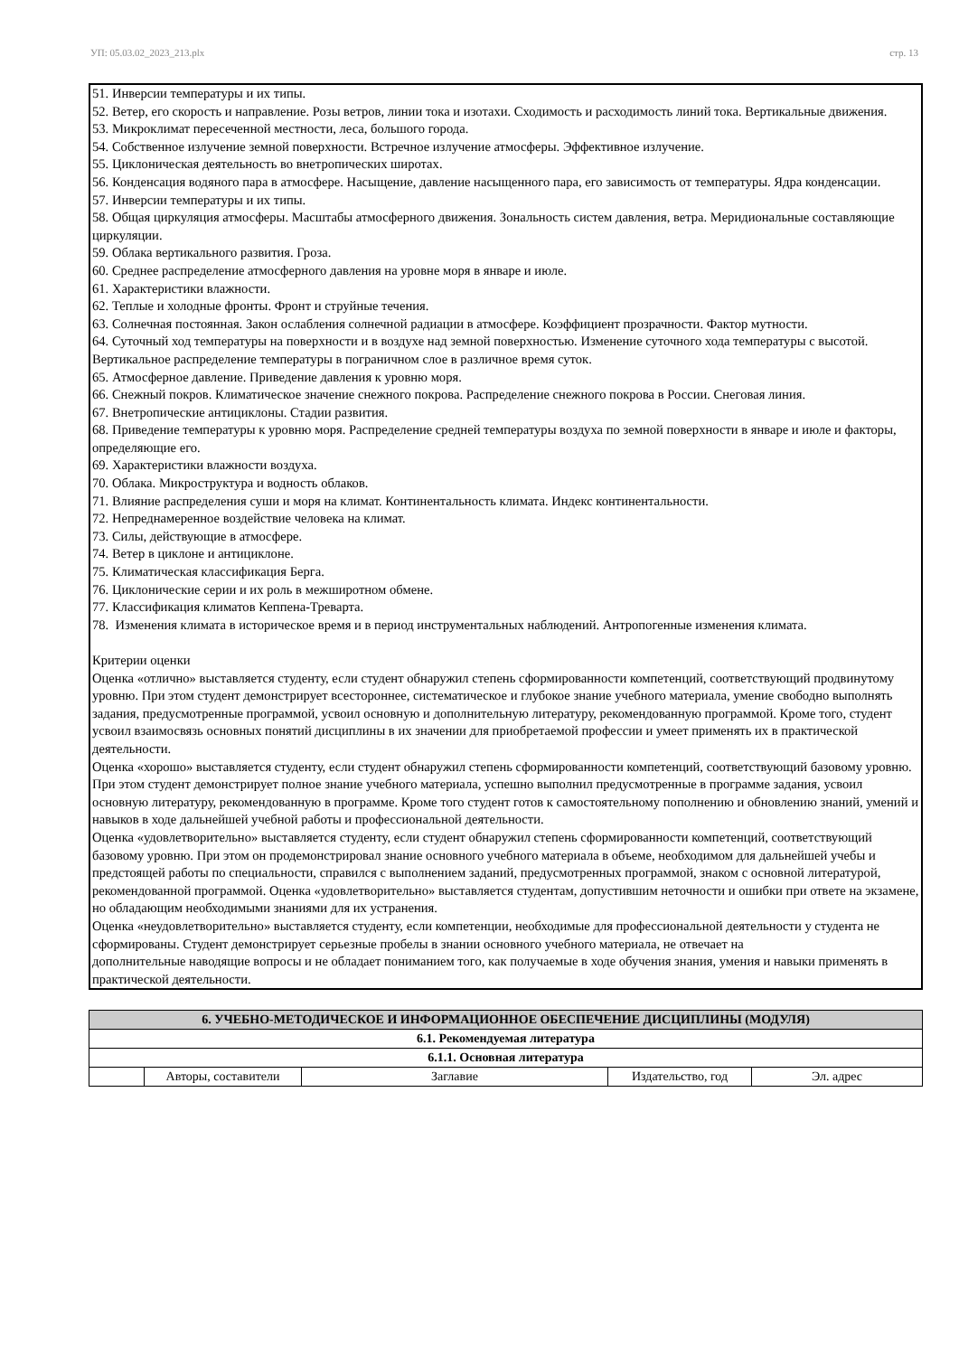УП: 05.03.02_2023_213.plx стр. 13
51. Инверсии температуры и их типы.
52. Ветер, его скорость и направление. Розы ветров, линии тока и изотахи. Сходимость и расходимость линий тока. Вертикальные движения.
53. Микроклимат пересеченной местности, леса, большого города.
54. Собственное излучение земной поверхности. Встречное излучение атмосферы. Эффективное излучение.
55. Циклоническая деятельность во внетропических широтах.
56. Конденсация водяного пара в атмосфере. Насыщение, давление насыщенного пара, его зависимость от температуры. Ядра конденсации.
57. Инверсии температуры и их типы.
58. Общая циркуляция атмосферы. Масштабы атмосферного движения. Зональность систем давления, ветра. Меридиональные составляющие циркуляции.
59. Облака вертикального развития. Гроза.
60. Среднее распределение атмосферного давления на уровне моря в январе и июле.
61. Характеристики влажности.
62. Теплые и холодные фронты. Фронт и струйные течения.
63. Солнечная постоянная. Закон ослабления солнечной радиации в атмосфере. Коэффициент прозрачности. Фактор мутности.
64. Суточный ход температуры на поверхности и в воздухе над земной поверхностью. Изменение суточного хода температуры с высотой. Вертикальное распределение температуры в пограничном слое в различное время суток.
65. Атмосферное давление. Приведение давления к уровню моря.
66. Снежный покров. Климатическое значение снежного покрова. Распределение снежного покрова в России. Снеговая линия.
67. Внетропические антициклоны. Стадии развития.
68. Приведение температуры к уровню моря. Распределение средней температуры воздуха по земной поверхности в январе и июле и факторы, определяющие его.
69. Характеристики влажности воздуха.
70. Облака. Микроструктура и водность облаков.
71. Влияние распределения суши и моря на климат. Континентальность климата. Индекс континентальности.
72. Непреднамеренное воздействие человека на климат.
73. Силы, действующие в атмосфере.
74. Ветер в циклоне и антициклоне.
75. Климатическая классификация Берга.
76. Циклонические серии и их роль в межширотном обмене.
77. Классификация климатов Кеппена-Треварта.
78. Изменения климата в историческое время и в период инструментальных наблюдений. Антропогенные изменения климата.
Критерии оценки
Оценка «отлично» выставляется студенту, если студент обнаружил степень сформированности компетенций, соответствующий продвинутому уровню. При этом студент демонстрирует всестороннее, систематическое и глубокое знание учебного материала, умение свободно выполнять задания, предусмотренные программой, усвоил основную и дополнительную литературу, рекомендованную программой. Кроме того, студент усвоил взаимосвязь основных понятий дисциплины в их значении для приобретаемой профессии и умеет применять их в практической деятельности.
Оценка «хорошо» выставляется студенту, если студент обнаружил степень сформированности компетенций, соответствующий базовому уровню. При этом студент демонстрирует полное знание учебного материала, успешно выполнил предусмотренные в программе задания, усвоил основную литературу, рекомендованную в программе. Кроме того студент готов к самостоятельному пополнению и обновлению знаний, умений и навыков в ходе дальнейшей учебной работы и профессиональной деятельности.
Оценка «удовлетворительно» выставляется студенту, если студент обнаружил степень сформированности компетенций, соответствующий базовому уровню. При этом он продемонстрировал знание основного учебного материала в объеме, необходимом для дальнейшей учебы и предстоящей работы по специальности, справился с выполнением заданий, предусмотренных программой, знаком с основной литературой, рекомендованной программой. Оценка «удовлетворительно» выставляется студентам, допустившим неточности и ошибки при ответе на экзамене, но обладающим необходимыми знаниями для их устранения.
Оценка «неудовлетворительно» выставляется студенту, если компетенции, необходимые для профессиональной деятельности у студента не сформированы. Студент демонстрирует серьезные пробелы в знании основного учебного материала, не отвечает на
дополнительные наводящие вопросы и не обладает пониманием того, как получаемые в ходе обучения знания, умения и навыки применять в практической деятельности.
| 6. УЧЕБНО-МЕТОДИЧЕСКОЕ И ИНФОРМАЦИОННОЕ ОБЕСПЕЧЕНИЕ ДИСЦИПЛИНЫ (МОДУЛЯ) | | | | |
| --- | --- | --- | --- | --- |
| 6.1. Рекомендуемая литература | | | | |
| 6.1.1. Основная литература | | | | |
| | Авторы, составители | Заглавие | Издательство, год | Эл. адрес |